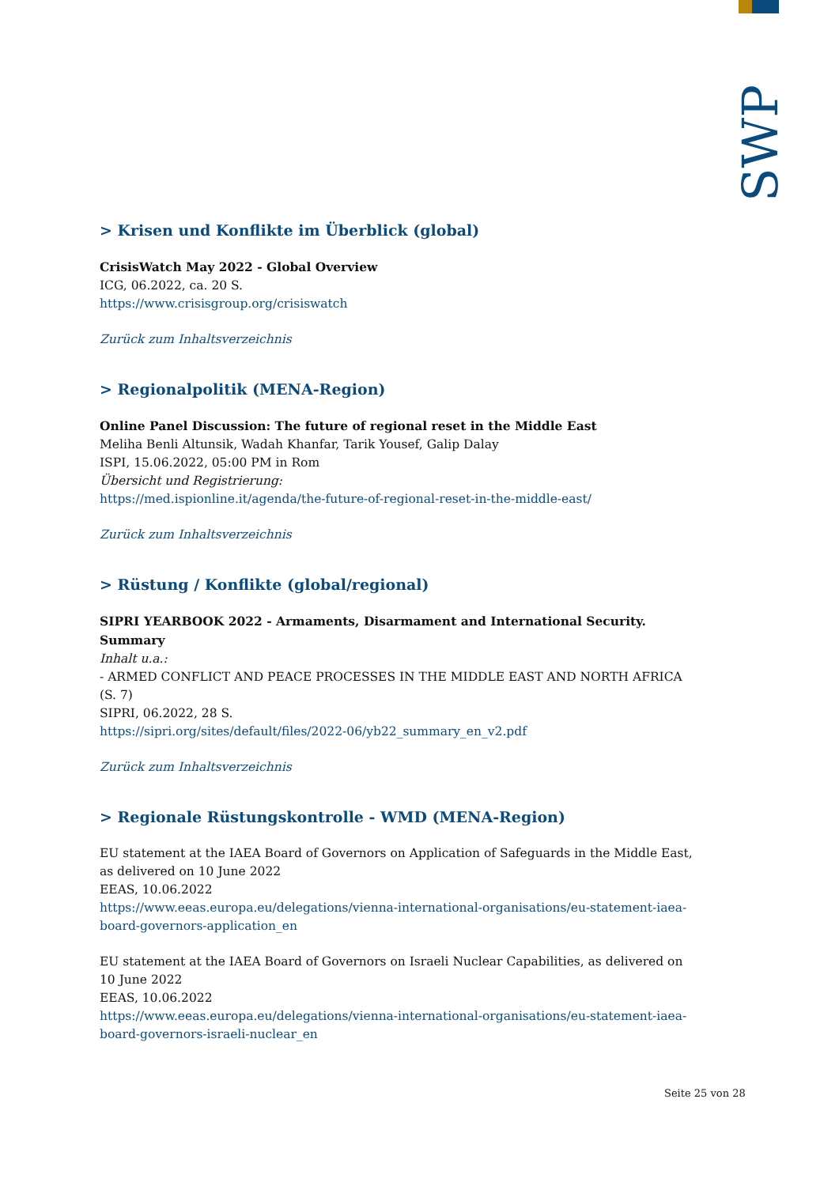SWP
> Krisen und Konflikte im Überblick (global)
CrisisWatch May 2022 - Global Overview
ICG, 06.2022, ca. 20 S.
https://www.crisisgroup.org/crisiswatch
Zurück zum Inhaltsverzeichnis
> Regionalpolitik (MENA-Region)
Online Panel Discussion: The future of regional reset in the Middle East
Meliha Benli Altunsik, Wadah Khanfar, Tarik Yousef, Galip Dalay
ISPI, 15.06.2022, 05:00 PM in Rom
Übersicht und Registrierung:
https://med.ispionline.it/agenda/the-future-of-regional-reset-in-the-middle-east/
Zurück zum Inhaltsverzeichnis
> Rüstung / Konflikte (global/regional)
SIPRI YEARBOOK 2022 - Armaments, Disarmament and International Security. Summary
Inhalt u.a.:
- ARMED CONFLICT AND PEACE PROCESSES IN THE MIDDLE EAST AND NORTH AFRICA (S. 7)
SIPRI, 06.2022, 28 S.
https://sipri.org/sites/default/files/2022-06/yb22_summary_en_v2.pdf
Zurück zum Inhaltsverzeichnis
> Regionale Rüstungskontrolle - WMD (MENA-Region)
EU statement at the IAEA Board of Governors on Application of Safeguards in the Middle East, as delivered on 10 June 2022
EEAS, 10.06.2022
https://www.eeas.europa.eu/delegations/vienna-international-organisations/eu-statement-iaea-board-governors-application_en
EU statement at the IAEA Board of Governors on Israeli Nuclear Capabilities, as delivered on 10 June 2022
EEAS, 10.06.2022
https://www.eeas.europa.eu/delegations/vienna-international-organisations/eu-statement-iaea-board-governors-israeli-nuclear_en
Seite 25 von 28